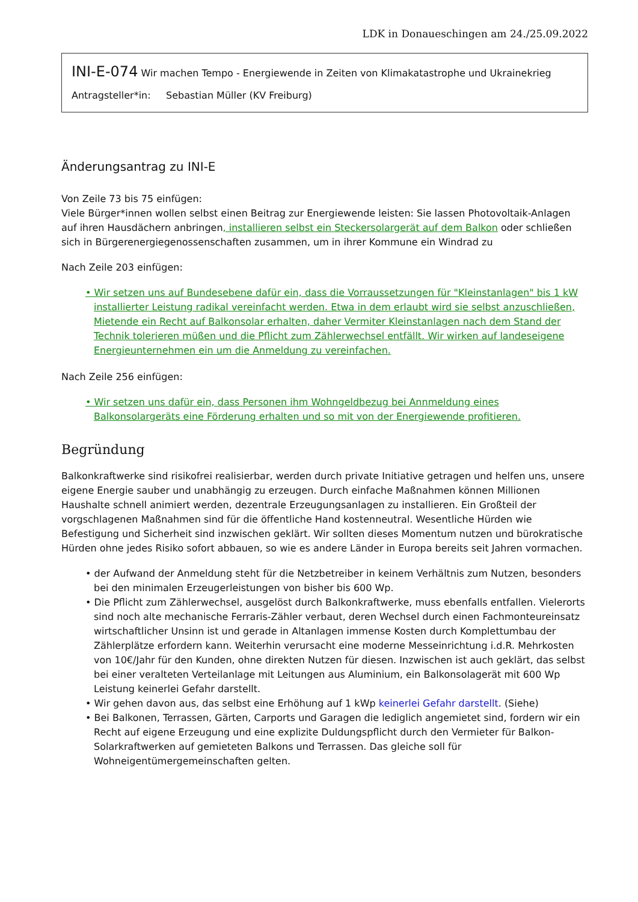LDK in Donaueschingen am 24./25.09.2022
INI-E-074 Wir machen Tempo - Energiewende in Zeiten von Klimakatastrophe und Ukrainekrieg
Antragsteller*in: Sebastian Müller (KV Freiburg)
Änderungsantrag zu INI-E
Von Zeile 73 bis 75 einfügen:
Viele Bürger*innen wollen selbst einen Beitrag zur Energiewende leisten: Sie lassen Photovoltaik-Anlagen auf ihren Hausdächern anbringen, installieren selbst ein Steckersolargerät auf dem Balkon oder schließen sich in Bürgerenergiegenossenschaften zusammen, um in ihrer Kommune ein Windrad zu
Nach Zeile 203 einfügen:
• Wir setzen uns auf Bundesebene dafür ein, dass die Vorraussetzungen für "Kleinstanlagen" bis 1 kW installierter Leistung radikal vereinfacht werden. Etwa in dem erlaubt wird sie selbst anzuschließen, Mietende ein Recht auf Balkonsolar erhalten, daher Vermiter Kleinstanlagen nach dem Stand der Technik tolerieren müßen und die Pflicht zum Zählerwechsel entfällt. Wir wirken auf landeseigene Energieunternehmen ein um die Anmeldung zu vereinfachen.
Nach Zeile 256 einfügen:
• Wir setzen uns dafür ein, dass Personen ihm Wohngeldbezug bei Annmeldung eines Balkonsolargeräts eine Förderung erhalten und so mit von der Energiewende profitieren.
Begründung
Balkonkraftwerke sind risikofrei realisierbar, werden durch private Initiative getragen und helfen uns, unsere eigene Energie sauber und unabhängig zu erzeugen. Durch einfache Maßnahmen können Millionen Haushalte schnell animiert werden, dezentrale Erzeugungsanlagen zu installieren. Ein Großteil der vorgschlagenen Maßnahmen sind für die öffentliche Hand kostenneutral. Wesentliche Hürden wie Befestigung und Sicherheit sind inzwischen geklärt. Wir sollten dieses Momentum nutzen und bürokratische Hürden ohne jedes Risiko sofort abbauen, so wie es andere Länder in Europa bereits seit Jahren vormachen.
• der Aufwand der Anmeldung steht für die Netzbetreiber in keinem Verhältnis zum Nutzen, besonders bei den minimalen Erzeugerleistungen von bisher bis 600 Wp.
• Die Pflicht zum Zählerwechsel, ausgelöst durch Balkonkraftwerke, muss ebenfalls entfallen. Vielerorts sind noch alte mechanische Ferraris-Zähler verbaut, deren Wechsel durch einen Fachmonteureinsatz wirtschaftlicher Unsinn ist und gerade in Altanlagen immense Kosten durch Komplettumbau der Zählerplätze erfordern kann. Weiterhin verursacht eine moderne Messeinrichtung i.d.R. Mehrkosten von 10€/Jahr für den Kunden, ohne direkten Nutzen für diesen. Inzwischen ist auch geklärt, das selbst bei einer veralteten Verteilanlage mit Leitungen aus Aluminium, ein Balkonsolagerät mit 600 Wp Leistung keinerlei Gefahr darstellt.
• Wir gehen davon aus, das selbst eine Erhöhung auf 1 kWp keinerlei Gefahr darstellt. (Siehe)
• Bei Balkonen, Terrassen, Gärten, Carports und Garagen die lediglich angemietet sind, fordern wir ein Recht auf eigene Erzeugung und eine explizite Duldungspflicht durch den Vermieter für Balkon-Solarkraftwerken auf gemieteten Balkons und Terrassen. Das gleiche soll für Wohneigentümergemeinschaften gelten.